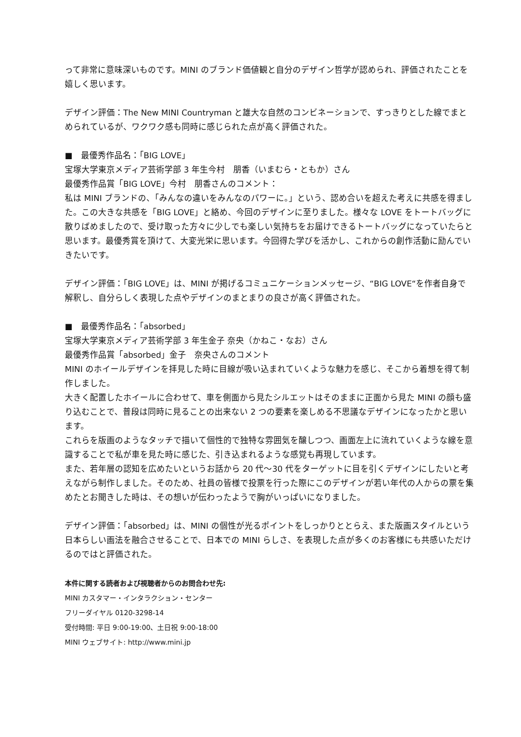って非常に意味深いものです。MINI のブランド価値観と自分のデザイン哲学が認められ、評価されたことを嬉しく思います。
デザイン評価：The New MINI Countryman と雄大な自然のコンビネーションで、すっきりとした線でまとめられているが、ワクワク感も同時に感じられた点が高く評価された。
■　最優秀作品名：「BIG LOVE」
宝塚大学東京メディア芸術学部 3 年生今村　朋香（いまむら・ともか）さん
最優秀作品賞「BIG LOVE」今村　朋香さんのコメント：
私は MINI ブランドの、「みんなの違いをみんなのパワーに。」という、認め合いを超えた考えに共感を得ました。この大きな共感を「BIG LOVE」と絡め、今回のデザインに至りました。様々な LOVE をトートバッグに散りばめましたので、受け取った方々に少しでも楽しい気持ちをお届けできるトートバッグになっていたらと思います。最優秀賞を頂けて、大変光栄に思います。今回得た学びを活かし、これからの創作活動に励んでいきたいです。
デザイン評価：「BIG LOVE」は、MINI が掲げるコミュニケーションメッセージ、“BIG LOVE“を作者自身で解釈し、自分らしく表現した点やデザインのまとまりの良さが高く評価された。
■　最優秀作品名：「absorbed」
宝塚大学東京メディア芸術学部 3 年生金子 奈央（かねこ・なお）さん
最優秀作品賞「absorbed」金子　奈央さんのコメント
MINI のホイールデザインを拝見した時に目線が吸い込まれていくような魅力を感じ、そこから着想を得て制作しました。
大きく配置したホイールに合わせて、車を側面から見たシルエットはそのままに正面から見た MINI の顔も盛り込むことで、普段は同時に見ることの出来ない 2 つの要素を楽しめる不思議なデザインになったかと思います。
これらを版画のようなタッチで描いて個性的で独特な雰囲気を醸しつつ、画面左上に流れていくような線を意識することで私が車を見た時に感じた、引き込まれるような感覚も再現しています。
また、若年層の認知を広めたいというお話から 20 代〜30 代をターゲットに目を引くデザインにしたいと考えながら制作しました。そのため、社員の皆様で投票を行った際にこのデザインが若い年代の人からの票を集めたとお聞きした時は、その想いが伝わったようで胸がいっぱいになりました。
デザイン評価：「absorbed」は、MINI の個性が光るポイントをしっかりととらえ、また版画スタイルという日本らしい画法を融合させることで、日本での MINI らしさ、を表現した点が多くのお客様にも共感いただけるのではと評価された。
本件に関する読者および視聴者からのお問合わせ先:
MINI カスタマー・インタラクション・センター
フリーダイヤル 0120-3298-14
受付時間: 平日 9:00-19:00、土日祝 9:00-18:00
MINI ウェブサイト: http://www.mini.jp